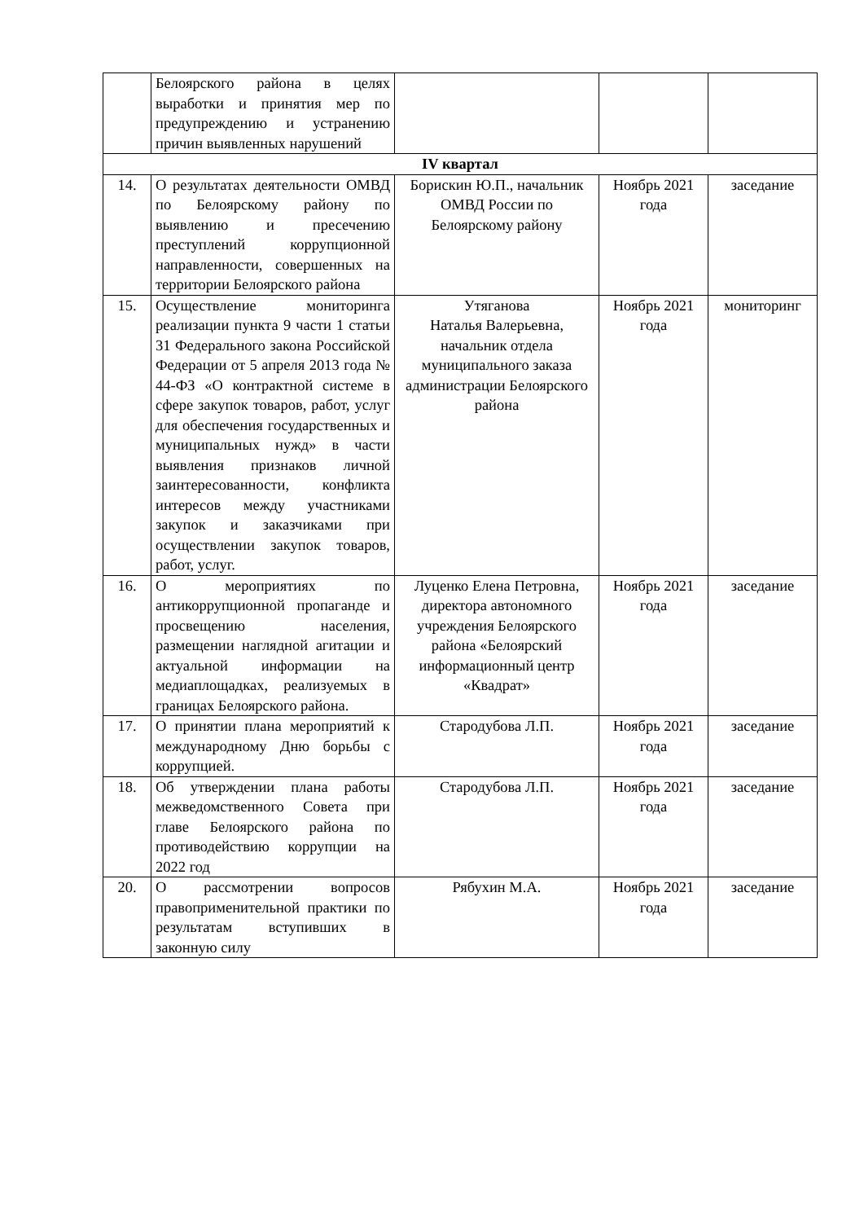| | Белоярского района в целях выработки и принятия мер по предупреждению и устранению причин выявленных нарушений | | | |
| IV квартал | | | | |
| 14. | О результатах деятельности ОМВД по Белоярскому району по выявлению и пресечению преступлений коррупционной направленности, совершенных на территории Белоярского района | Борискин Ю.П., начальник ОМВД России по Белоярскому району | Ноябрь 2021 года | заседание |
| 15. | Осуществление мониторинга реализации пункта 9 части 1 статьи 31 Федерального закона Российской Федерации от 5 апреля 2013 года № 44-ФЗ «О контрактной системе в сфере закупок товаров, работ, услуг для обеспечения государственных и муниципальных нужд» в части выявления признаков личной заинтересованности, конфликта интересов между участниками закупок и заказчиками при осуществлении закупок товаров, работ, услуг. | Утяганова Наталья Валерьевна, начальник отдела муниципального заказа администрации Белоярского района | Ноябрь 2021 года | мониторинг |
| 16. | О мероприятиях по антикоррупционной пропаганде и просвещению населения, размещении наглядной агитации и актуальной информации на медиаплощадках, реализуемых в границах Белоярского района. | Луценко Елена Петровна, директора автономного учреждения Белоярского района «Белоярский информационный центр «Квадрат» | Ноябрь 2021 года | заседание |
| 17. | О принятии плана мероприятий к международному Дню борьбы с коррупцией. | Стародубова Л.П. | Ноябрь 2021 года | заседание |
| 18. | Об утверждении плана работы межведомственного Совета при главе Белоярского района по противодействию коррупции на 2022 год | Стародубова Л.П. | Ноябрь 2021 года | заседание |
| 20. | О рассмотрении вопросов правоприменительной практики по результатам вступивших в законную силу | Рябухин М.А. | Ноябрь 2021 года | заседание |